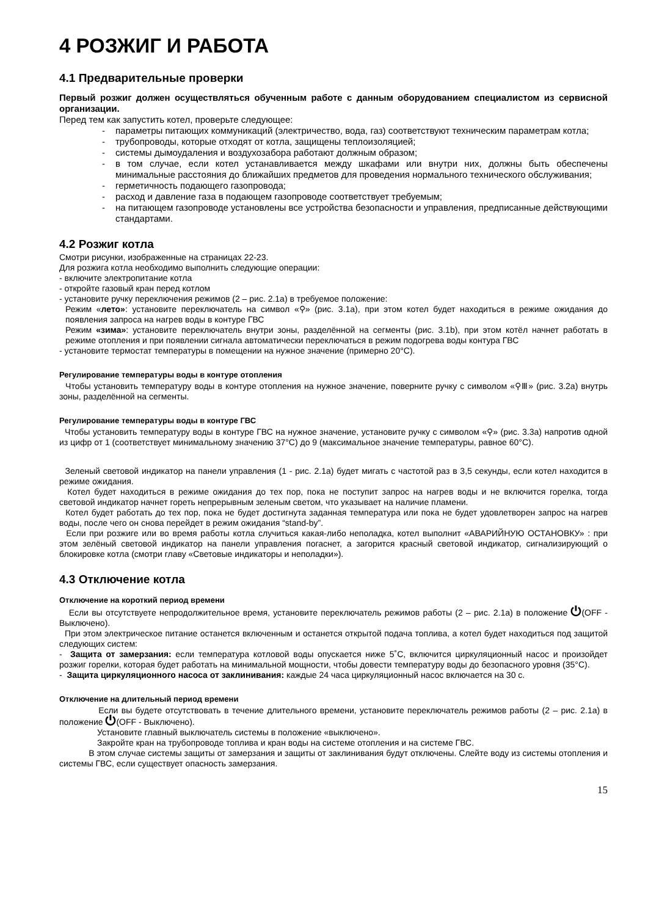4 РОЗЖИГ И РАБОТА
4.1 Предварительные проверки
Первый розжиг должен осуществляться обученным работе с данным оборудованием специалистом из сервисной организации.
Перед тем как запустить котел, проверьте следующее:
- параметры питающих коммуникаций (электричество, вода, газ) соответствуют техническим параметрам котла;
- трубопроводы, которые отходят от котла, защищены теплоизоляцией;
- системы дымоудаления и воздухозабора работают должным образом;
- в том случае, если котел устанавливается между шкафами или внутри них, должны быть обеспечены минимальные расстояния до ближайших предметов для проведения нормального технического обслуживания;
- герметичность подающего газопровода;
- расход и давление газа в подающем газопроводе соответствует требуемым;
- на питающем газопроводе установлены все устройства безопасности и управления, предписанные действующими стандартами.
4.2 Розжиг котла
Смотри рисунки, изображенные на страницах 22-23.
Для розжига котла необходимо выполнить следующие операции:
- включите электропитание котла
- откройте газовый кран перед котлом
- установите ручку переключения режимов (2 – рис. 2.1a) в требуемое положение:
Режим «лето»: установите переключатель на символ «⚲» (рис. 3.1a), при этом котел будет находиться в режиме ожидания до появления запроса на нагрев воды в контуре ГВС
Режим «зима»: установите переключатель внутри зоны, разделённой на сегменты (рис. 3.1b), при этом котёл начнет работать в режиме отопления и при появлении сигнала автоматически переключаться в режим подогрева воды контура ГВС
- установите термостат температуры в помещении на нужное значение (примерно 20°C).
Регулирование температуры воды в контуре отопления
Чтобы установить температуру воды в контуре отопления на нужное значение, поверните ручку с символом «⚲Ⅲ» (рис. 3.2a) внутрь зоны, разделённой на сегменты.
Регулирование температуры воды в контуре ГВС
Чтобы установить температуру воды в контуре ГВС на нужное значение, установите ручку с символом «⚲» (рис. 3.3a) напротив одной из цифр от 1 (соответствует минимальному значению 37°C) до 9 (максимальное значение температуры, равное 60°C).
Зеленый световой индикатор на панели управления (1 - рис. 2.1a) будет мигать с частотой раз в 3,5 секунды, если котел находится в режиме ожидания.
Котел будет находиться в режиме ожидания до тех пор, пока не поступит запрос на нагрев воды и не включится горелка, тогда световой индикатор начнет гореть непрерывным зеленым светом, что указывает на наличие пламени.
Котел будет работать до тех пор, пока не будет достигнута заданная температура или пока не будет удовлетворен запрос на нагрев воды, после чего он снова перейдет в режим ожидания “stand-by”.
Если при розжиге или во время работы котла случиться какая-либо неполадка, котел выполнит «АВАРИЙНУЮ ОСТАНОВКУ» : при этом зелёный световой индикатор на панели управления погаснет, а загорится красный световой индикатор, сигнализирующий о блокировке котла (смотри главу «Световые индикаторы и неполадки»).
4.3 Отключение котла
Отключение на короткий период времени
Если вы отсутствуете непродолжительное время, установите переключатель режимов работы (2 – рис. 2.1a) в положение ⏻(OFF - Выключено).
При этом электрическое питание останется включенным и останется открытой подача топлива, а котел будет находиться под защитой следующих систем:
- Защита от замерзания: если температура котловой воды опускается ниже 5˚C, включится циркуляционный насос и произойдет розжиг горелки, которая будет работать на минимальной мощности, чтобы довести температуру воды до безопасного уровня (35°C).
- Защита циркуляционного насоса от заклинивания: каждые 24 часа циркуляционный насос включается на 30 с.
Отключение на длительный период времени
Если вы будете отсутствовать в течение длительного времени, установите переключатель режимов работы (2 – рис. 2.1a) в положение ⏻(OFF - Выключено).
Установите главный выключатель системы в положение «выключено».
Закройте кран на трубопроводе топлива и кран воды на системе отопления и на системе ГВС.
В этом случае системы защиты от замерзания и защиты от заклинивания будут отключены. Слейте воду из системы отопления и системы ГВС, если существует опасность замерзания.
15